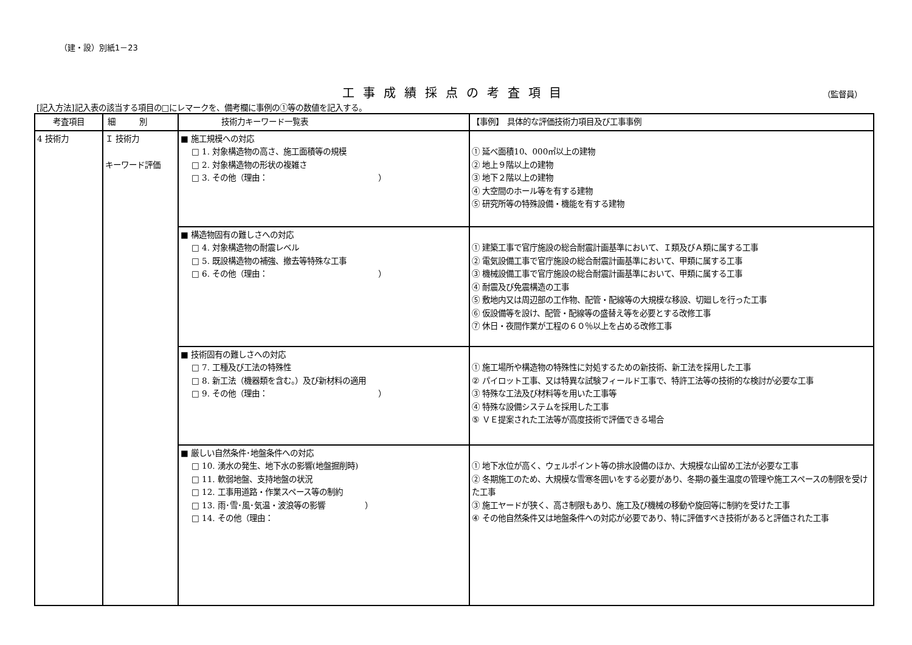（建・設）別紙1－23
工事成績採点の考査項目
（監督員）
[記入方法]記入表の該当する項目の□にレマークを、備考欄に事例の①等の数値を記入する。
| 考査項目 | 細 別 | 技術力キーワード一覧表 | 【事例】 具体的な評価技術力項目及び工事事例 |
| --- | --- | --- | --- |
| 4 技術力 | Ｉ 技術力 キーワード評価 | ■ 施工規模への対応 □ 1. 対象構造物の高さ、施工面積等の規模 □ 2. 対象構造物の形状の複雑さ □ 3. その他（理由： ） | ① 延べ面積10、000㎡以上の建物 ② 地上９階以上の建物 ③ 地下２階以上の建物 ④ 大空間のホール等を有する建物 ⑤ 研究所等の特殊設備・機能を有する建物 |
| | | ■ 構造物固有の難しさへの対応 □ 4. 対象構造物の耐震レベル □ 5. 既設構造物の補強、撤去等特殊な工事 □ 6. その他（理由： ） | ① 建築工事で官庁施設の総合耐震計画基準において、Ｉ類及びＡ類に属する工事 ② 電気設備工事で官庁施設の総合耐震計画基準において、甲類に属する工事 ③ 機械設備工事で官庁施設の総合耐震計画基準において、甲類に属する工事 ④ 耐震及び免震構造の工事 ⑤ 敷地内又は周辺部の工作物、配管・配線等の大規模な移設、切廻しを行った工事 ⑥ 仮設備等を設け、配管・配線等の盛替え等を必要とする改修工事 ⑦ 休日・夜間作業が工程の６０％以上を占める改修工事 |
| | | ■ 技術固有の難しさへの対応 □ 7. 工種及び工法の特殊性 □ 8. 新工法（機器類を含む。）及び新材料の適用 □ 9. その他（理由： ） | ① 施工場所や構造物の特殊性に対処するための新技術、新工法を採用した工事 ② パイロット工事、又は特異な試験フィールド工事で、特許工法等の技術的な検討が必要な工事 ③ 特殊な工法及び材料等を用いた工事等 ④ 特殊な設備システムを採用した工事 ⑤ ＶＥ提案された工法等が高度技術で評価できる場合 |
| | | ■ 厳しい自然条件･地盤条件への対応 □ 10. 湧水の発生、地下水の影響(地盤掘削時) □ 11. 軟弱地盤、支持地盤の状況 □ 12. 工事用道路・作業スペース等の制約 □ 13. 雨･雪･風･気温・波浪等の影響 ） □ 14. その他（理由： | ① 地下水位が高く、ウェルポイント等の排水設備のほか、大規模な山留め工法が必要な工事 ② 冬期施工のため、大規模な雪寒冬囲いをする必要があり、冬期の養生温度の管理や施工スペースの制限を受けた工事 ③ 施工ヤードが狭く、高さ制限もあり、施工及び機械の移動や旋回等に制約を受けた工事 ④ その他自然条件又は地盤条件への対応が必要であり、特に評価すべき技術があると評価された工事 |